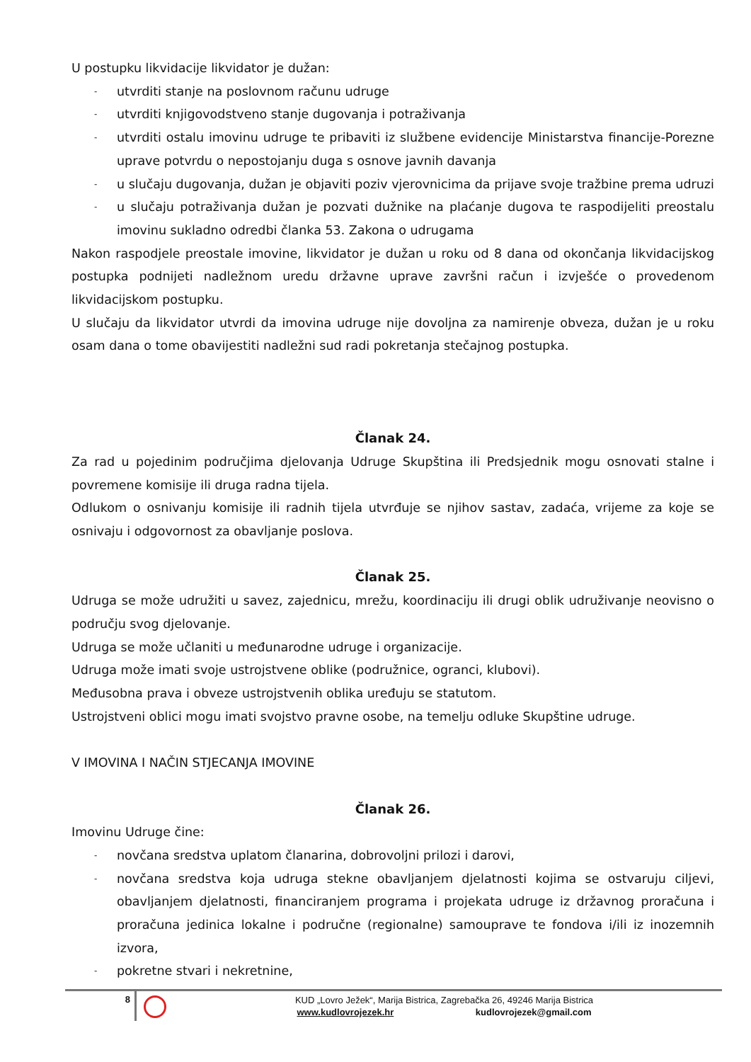U postupku likvidacije likvidator je dužan:
- utvrditi stanje na poslovnom računu udruge
- utvrditi knjigovodstveno stanje dugovanja i potraživanja
- utvrditi ostalu imovinu udruge te pribaviti iz službene evidencije Ministarstva financije-Porezne uprave potvrdu o nepostojanju duga s osnove javnih davanja
- u slučaju dugovanja, dužan je objaviti poziv vjerovnicima da prijave svoje tražbine prema udruzi
- u slučaju potraživanja dužan je pozvati dužnike na plaćanje dugova te raspodijeliti preostalu imovinu sukladno odredbi članka 53. Zakona o udrugama
Nakon raspodjele preostale imovine, likvidator je dužan u roku od 8 dana od okončanja likvidacijskog postupka podnijeti nadležnom uredu državne uprave završni račun i izvješće o provedenom likvidacijskom postupku.
U slučaju da likvidator utvrdi da imovina udruge nije dovoljna za namirenje obveza, dužan je u roku osam dana o tome obavijestiti nadležni sud radi pokretanja stečajnog postupka.
Članak 24.
Za rad u pojedinim područjima djelovanja Udruge Skupština ili Predsjednik mogu osnovati stalne i povremene komisije ili druga radna tijela.
Odlukom o osnivanju komisije ili radnih tijela utvrđuje se njihov sastav, zadaća, vrijeme za koje se osnivaju i odgovornost za obavljanje poslova.
Članak 25.
Udruga se može udružiti u savez, zajednicu, mrežu, koordinaciju ili drugi oblik udruživanje neovisno o području svog djelovanje.
Udruga se može učlaniti u međunarodne udruge i organizacije.
Udruga može imati svoje ustrojstvene oblike (podružnice, ogranci, klubovi).
Međusobna prava i obveze ustrojstvenih oblika uređuju se statutom.
Ustrojstveni oblici mogu imati svojstvo pravne osobe, na temelju odluke Skupštine udruge.
V IMOVINA I NAČIN STJECANJA IMOVINE
Članak 26.
Imovinu Udruge čine:
- novčana sredstva uplatom članarina, dobrovoljni prilozi i darovi,
- novčana sredstva koja udruga stekne obavljanjem djelatnosti kojima se ostvaruju ciljevi, obavljanjem djelatnosti, financiranjem programa i projekata udruge iz državnog proračuna i proračuna jedinica lokalne i područne (regionalne) samouprave te fondova i/ili iz inozemnih izvora,
- pokretne stvari i nekretnine,
8
KUD „Lovro Ježek“, Marija Bistrica, Zagrebačka 26, 49246 Marija Bistrica
www.kudlovrojezek.hr kudlovrojezek@gmail.com